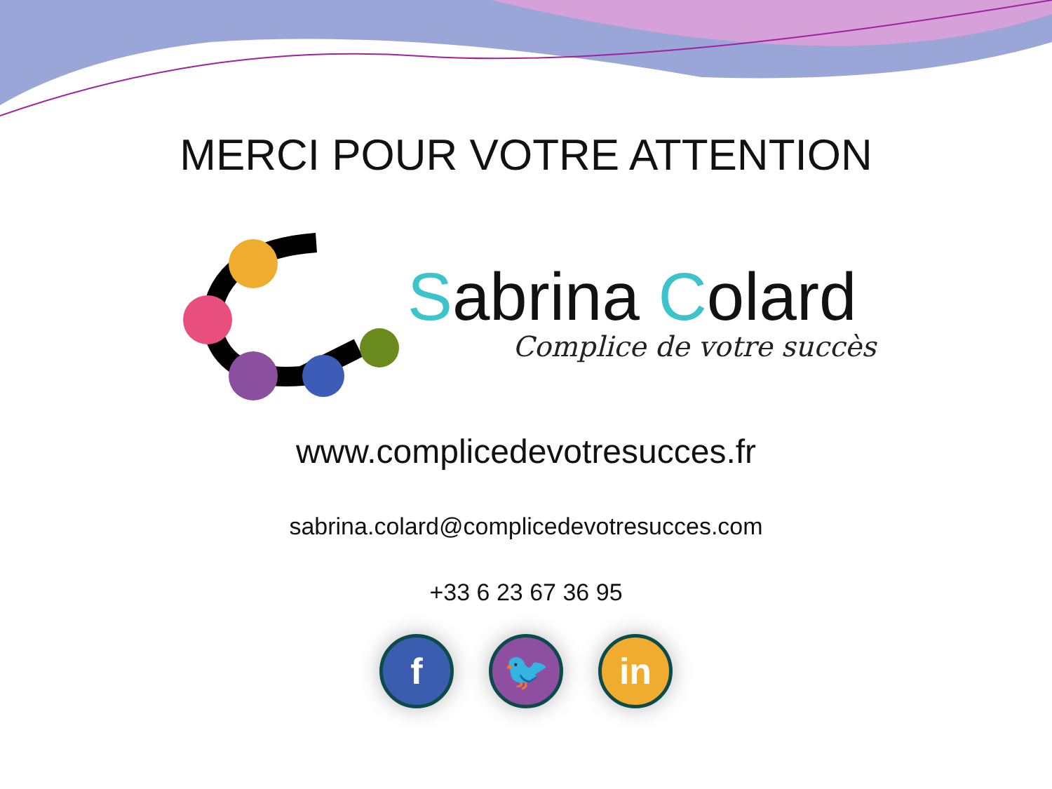MERCI POUR VOTRE ATTENTION
Sabrina Colard
Complice de votre succès
www.complicedevotresucces.fr
sabrina.colard@complicedevotresucces.com
+33 6 23 67 36 95
f 🐦 in